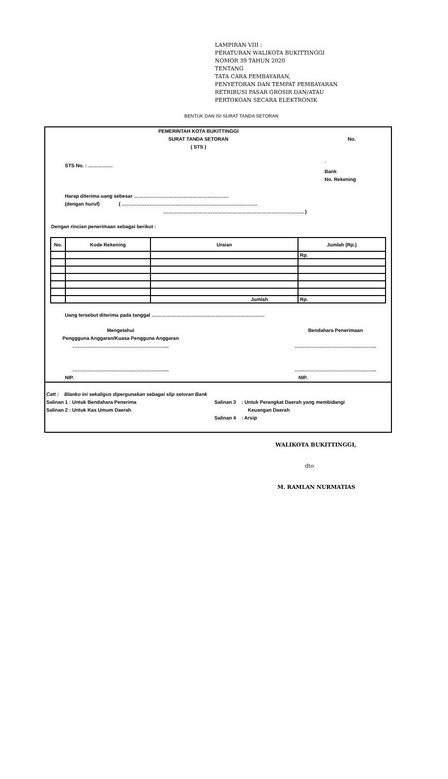LAMPIRAN VIII :
PERATURAN WALIKOTA BUKITTINGGI
NOMOR 39 TAHUN 2020
TENTANG
TATA CARA PEMBAYARAN,
PENYETORAN DAN TEMPAT PEMBAYARAN
RETRIBUSI PASAR GROSIR DAN/ATAU
PERTOKOAN SECARA ELEKTRONIK
BENTUK DAN ISI SURAT TANDA SETORAN
PEMERINTAH KOTA BUKITTINGGI
SURAT TANDA SETORAN
( STS )
No.
STS No. : ……………
`
Bank
No. Rekening
Harap diterima uang sebesar ………………………………………………….
(dengan huruf) ( ………………………………………………………………………..
………………………………………………………………………….. )
Dengan rincian penerimaan sebagai berikut :
| No. | Kode Rekening | Uraian | Jumlah (Rp.) |
| --- | --- | --- | --- |
| | | | Rp. |
| | | Jumlah | Rp. |
Uang tersebut diterima pada tanggal ……………………………………………………………
Mengetahui
Penggguna Anggaran/Kuasa Pengguna Anggaran
…………………………………………………..
…………………………………………………..
Bendahara Penerimaan
…………………………………………..
…………………………………………..
NIP. NIP.
Catt : Blanko ini sekaligus dipergunakan sebagai slip setoran Bank
Salinan 1 : Untuk Bendahara Penerima
Salinan 2 : Untuk Kas Umum Daerah
Salinan 3 : Untuk Perangkat Daerah yang membidangi
Keuangan Daerah
Salinan 4 : Arsip
WALIKOTA BUKITTINGGI,
dto
M. RAMLAN NURMATIAS